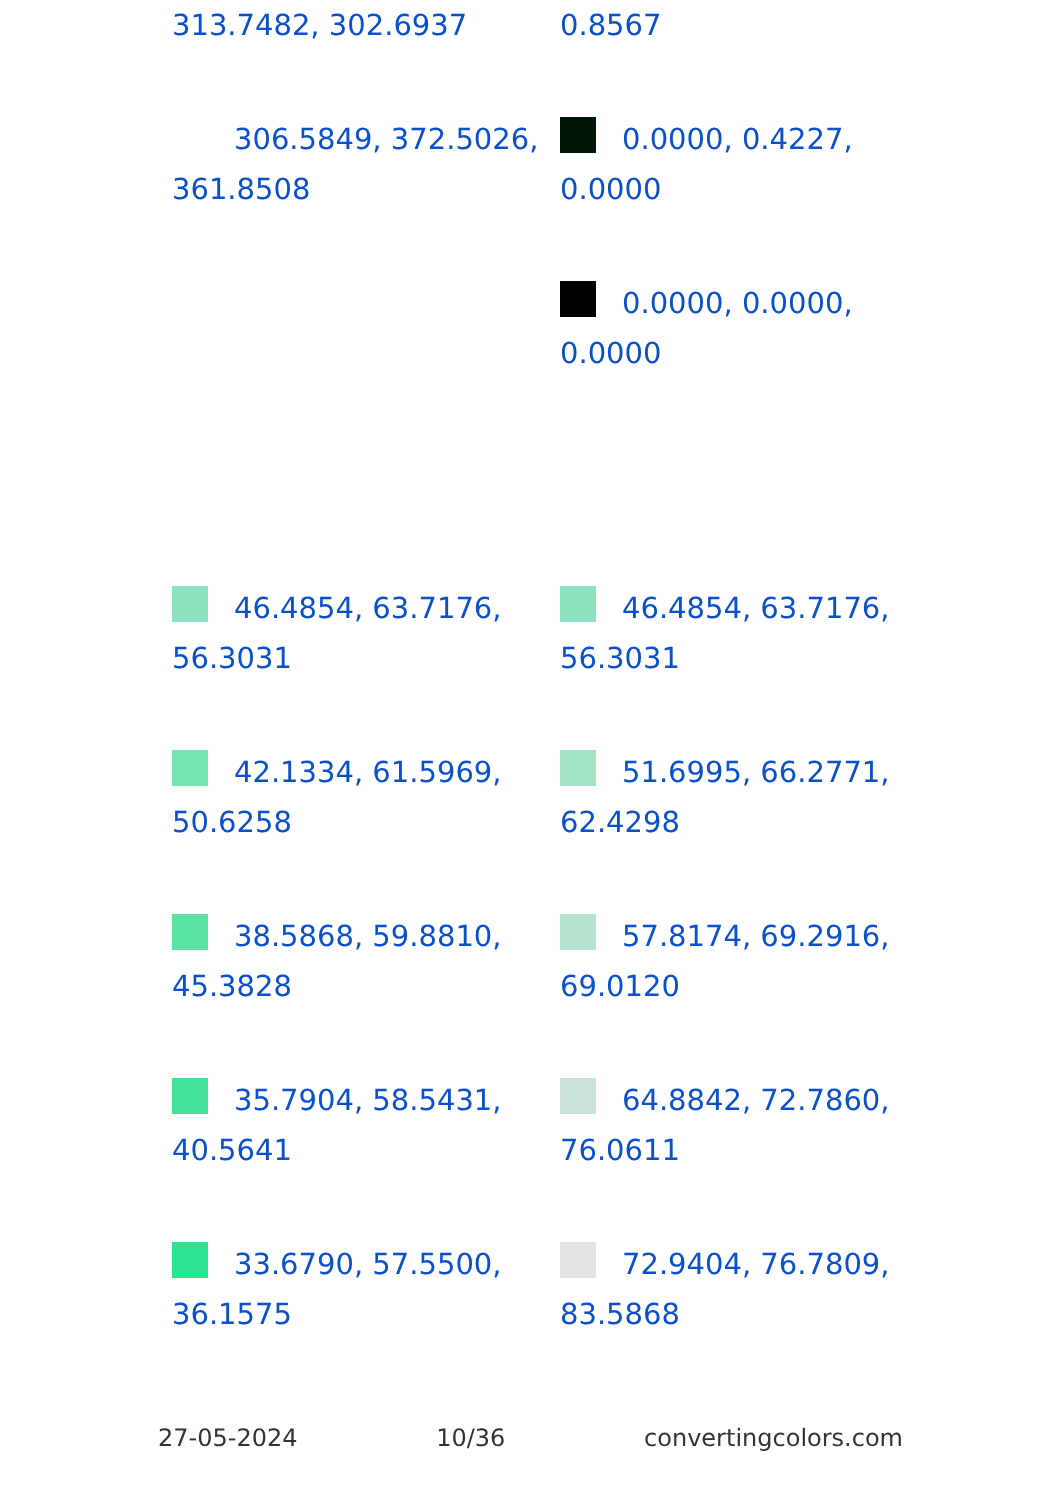313.7482, 302.6937 0.8567
306.5849, 372.5026, 361.8508
0.0000, 0.4227, 0.0000
0.0000, 0.0000, 0.0000
46.4854, 63.7176, 56.3031
46.4854, 63.7176, 56.3031
42.1334, 61.5969, 50.6258
51.6995, 66.2771, 62.4298
38.5868, 59.8810, 45.3828
57.8174, 69.2916, 69.0120
35.7904, 58.5431, 40.5641
64.8842, 72.7860, 76.0611
33.6790, 57.5500, 36.1575
72.9404, 76.7809, 83.5868
27-05-2024 10/36 convertingcolors.com